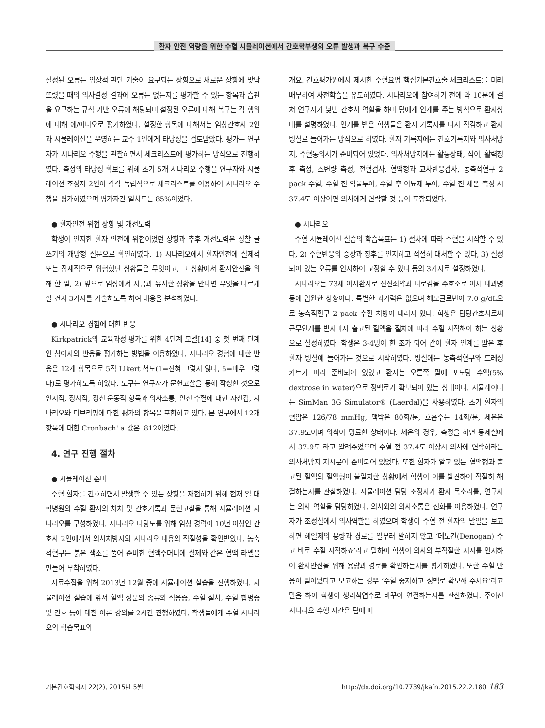환자 안전 역량을 위한 수혈 시뮬레이션에서 간호학부생의 오류 발생과 복구 수준
설정된 오류는 임상적 판단 기술이 요구되는 상황으로 새로운 상황에 맞닥뜨렸을 때의 의사결정 결과에 오류는 없는지를 평가할 수 있는 항목과 습관을 요구하는 규칙 기반 오류에 해당되며 설정된 오류에 대해 복구는 각 행위에 대해 예/아니오로 평가하였다. 설정한 항목에 대해서는 임상간호사 2인과 시뮬레이션을 운영하는 교수 1인에게 타당성을 검토받았다. 평가는 연구자가 시나리오 수행을 관찰하면서 체크리스트에 평가하는 방식으로 진행하였다. 측정의 타당성 확보를 위해 초기 5개 시나리오 수행을 연구자와 시뮬레이션 조정자 2인이 각각 독립적으로 체크리스트를 이용하여 시나리오 수행을 평가하였으며 평가자간 일치도는 85%이었다.
● 환자안전 위협 상황 및 개선노력
학생이 인지한 환자 안전에 위협이었던 상황과 추후 개선노력은 성찰 글쓰기의 개방형 질문으로 확인하였다. 1) 시나리오에서 환자안전에 실제적 또는 잠재적으로 위험했던 상황들은 무엇이고, 그 상황에서 환자안전을 위해 한 일, 2) 앞으로 임상에서 지금과 유사한 상황을 만나면 무엇을 다르게 할 건지 3가지를 기술하도록 하여 내용을 분석하였다.
● 시나리오 경험에 대한 반응
Kirkpatrick의 교육과정 평가를 위한 4단계 모델[14] 중 첫 번째 단계인 참여자의 반응을 평가하는 방법을 이용하였다. 시나리오 경험에 대한 반응은 12개 항목으로 5점 Likert 척도(1=전혀 그렇지 않다, 5=매우 그렇다)로 평가하도록 하였다. 도구는 연구자가 문헌고찰을 통해 작성한 것으로 인지적, 정서적, 정신 운동적 항목과 의사소통, 안전 수혈에 대한 자신감, 시나리오와 디브리핑에 대한 평가의 항목을 포함하고 있다. 본 연구에서 12개 항목에 대한 Cronbach' a 값은 .812이었다.
4. 연구 진행 절차
● 시뮬레이션 준비
수혈 환자를 간호하면서 발생할 수 있는 상황을 재현하기 위해 현재 일 대학병원의 수혈 환자의 처치 및 간호기록과 문헌고찰을 통해 시뮬레이션 시나리오를 구성하였다. 시나리오 타당도를 위해 임상 경력이 10년 이상인 간호사 2인에게서 의사처방지와 시나리오 내용의 적절성을 확인받았다. 농축적혈구는 붉은 색소를 풀어 준비한 혈액주머니에 실제와 같은 혈액 라벨을 만들어 부착하였다.
자료수집을 위해 2013년 12월 중에 시뮬레이션 실습을 진행하였다. 시뮬레이션 실습에 앞서 혈액 성분의 종류와 적응증, 수혈 절차, 수혈 합병증 및 간호 등에 대한 이론 강의를 2시간 진행하였다. 학생들에게 수혈 시나리오의 학습목표와
개요, 간호평가원에서 제시한 수혈요법 핵심기본간호술 체크리스트를 미리 배부하여 사전학습을 유도하였다. 시나리오에 참여하기 전에 약 10분에 걸쳐 연구자가 낮번 간호사 역할을 하며 팀에게 인계를 주는 방식으로 환자상태를 설명하였다. 인계를 받은 학생들은 환자 기록지를 다시 점검하고 환자 병실로 들어가는 방식으로 하였다. 환자 기록지에는 간호기록지와 의사처방지, 수혈동의서가 준비되어 있었다. 의사처방지에는 활동상태, 식이, 활력징후 측정, 소변량 측정, 전혈검사, 혈액형과 교차반응검사, 농축적혈구 2 pack 수혈, 수혈 전 약물투여, 수혈 후 이뇨제 투여, 수혈 전 체온 측정 시 37.4도 이상이면 의사에게 연락할 것 등이 포함되었다.
● 시나리오
수혈 시뮬레이션 실습의 학습목표는 1) 절차에 따라 수혈을 시작할 수 있다, 2) 수혈반응의 증상과 징후를 인지하고 적절히 대처할 수 있다, 3) 설정되어 있는 오류를 인지하여 교정할 수 있다 등의 3가지로 설정하였다.
시나리오는 73세 여자환자로 전신쇠약과 피로감을 주호소로 어제 내과병동에 입원한 상황이다. 특별한 과거력은 없으며 헤모글로빈이 7.0 g/dL으로 농축적혈구 2 pack 수혈 처방이 내려져 있다. 학생은 담당간호사로써 근무인계를 받자마자 출고된 혈액을 절차에 따라 수혈 시작해야 하는 상황으로 설정하였다. 학생은 3-4명이 한 조가 되어 같이 환자 인계를 받은 후 환자 병실에 들어가는 것으로 시작하였다. 병실에는 농축적혈구와 드레싱 카트가 미리 준비되어 있었고 환자는 오른쪽 팔에 포도당 수액(5% dextrose in water)으로 정맥로가 확보되어 있는 상태이다. 시뮬레이터는 SimMan 3G Simulator® (Laerdal)을 사용하였다. 초기 환자의 혈압은 126/78 mmHg, 맥박은 80회/분, 호흡수는 14회/분, 체온은 37.9도이며 의식이 명료한 상태이다. 체온의 경우, 측정을 하면 통제실에서 37.9도 라고 알려주었으며 수혈 전 37.4도 이상시 의사에 연락하라는 의사처방지 지시문이 준비되어 있었다. 또한 환자가 알고 있는 혈액형과 출고된 혈액의 혈액형이 불일치한 상황에서 학생이 이를 발견하여 적절히 해결하는지를 관찰하였다. 시뮬레이션 담당 조정자가 환자 목소리를, 연구자는 의사 역할을 담당하였다. 의사와의 의사소통은 전화를 이용하였다. 연구자가 조정실에서 의사역할을 하였으며 학생이 수혈 전 환자의 발열을 보고하면 해열제의 용량과 경로를 일부러 말하지 않고 ‘데노간(Denogan) 주고 바로 수혈 시작하죠’라고 말하여 학생이 의사의 부적절한 지시를 인지하여 환자안전을 위해 용량과 경로를 확인하는지를 평가하였다. 또한 수혈 반응이 일어났다고 보고하는 경우 ‘수혈 중지하고 정맥로 확보해 주세요’라고 말을 하여 학생이 생리식염수로 바꾸어 연결하는지를 관찰하였다. 주어진 시나리오 수행 시간은 팀에 따
기본간호학회지 22(2), 2015년 5월 http://dx.doi.org/10.7739/jkafn.2015.22.2.180 183